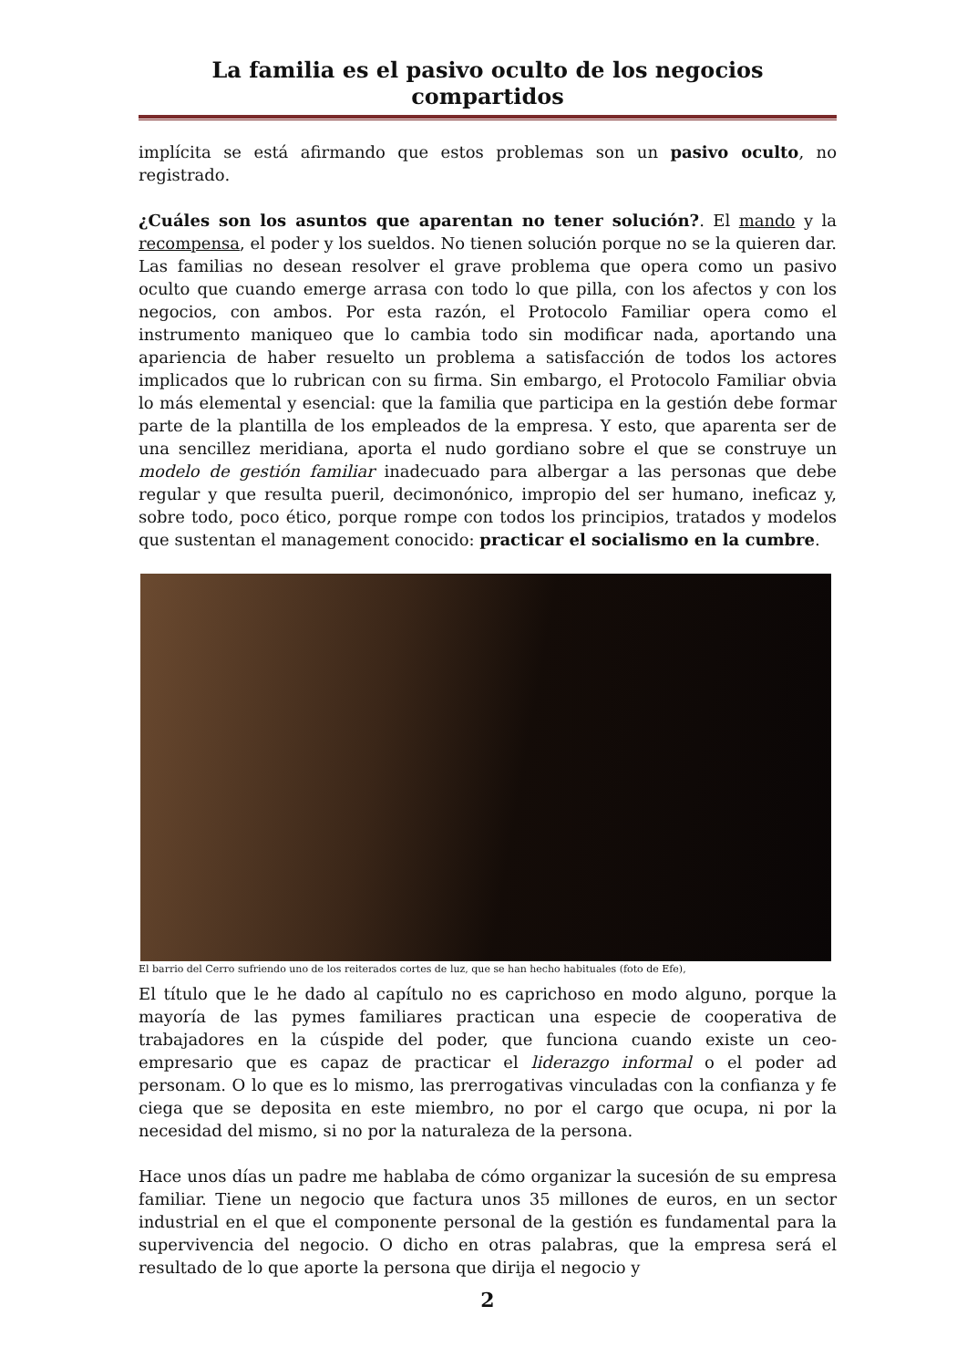La familia es el pasivo oculto de los negocios compartidos
implícita se está afirmando que estos problemas son un pasivo oculto, no registrado.
¿Cuáles son los asuntos que aparentan no tener solución?. El mando y la recompensa, el poder y los sueldos. No tienen solución porque no se la quieren dar. Las familias no desean resolver el grave problema que opera como un pasivo oculto que cuando emerge arrasa con todo lo que pilla, con los afectos y con los negocios, con ambos. Por esta razón, el Protocolo Familiar opera como el instrumento maniqueo que lo cambia todo sin modificar nada, aportando una apariencia de haber resuelto un problema a satisfacción de todos los actores implicados que lo rubrican con su firma. Sin embargo, el Protocolo Familiar obvia lo más elemental y esencial: que la familia que participa en la gestión debe formar parte de la plantilla de los empleados de la empresa. Y esto, que aparenta ser de una sencillez meridiana, aporta el nudo gordiano sobre el que se construye un modelo de gestión familiar inadecuado para albergar a las personas que debe regular y que resulta pueril, decimonónico, impropio del ser humano, ineficaz y, sobre todo, poco ético, porque rompe con todos los principios, tratados y modelos que sustentan el management conocido: practicar el socialismo en la cumbre.
El barrio del Cerro sufriendo uno de los reiterados cortes de luz, que se han hecho habituales (foto de Efe),
El título que le he dado al capítulo no es caprichoso en modo alguno, porque la mayoría de las pymes familiares practican una especie de cooperativa de trabajadores en la cúspide del poder, que funciona cuando existe un ceo-empresario que es capaz de practicar el liderazgo informal o el poder ad personam. O lo que es lo mismo, las prerrogativas vinculadas con la confianza y fe ciega que se deposita en este miembro, no por el cargo que ocupa, ni por la necesidad del mismo, si no por la naturaleza de la persona.
Hace unos días un padre me hablaba de cómo organizar la sucesión de su empresa familiar. Tiene un negocio que factura unos 35 millones de euros, en un sector industrial en el que el componente personal de la gestión es fundamental para la supervivencia del negocio. O dicho en otras palabras, que la empresa será el resultado de lo que aporte la persona que dirija el negocio y
2